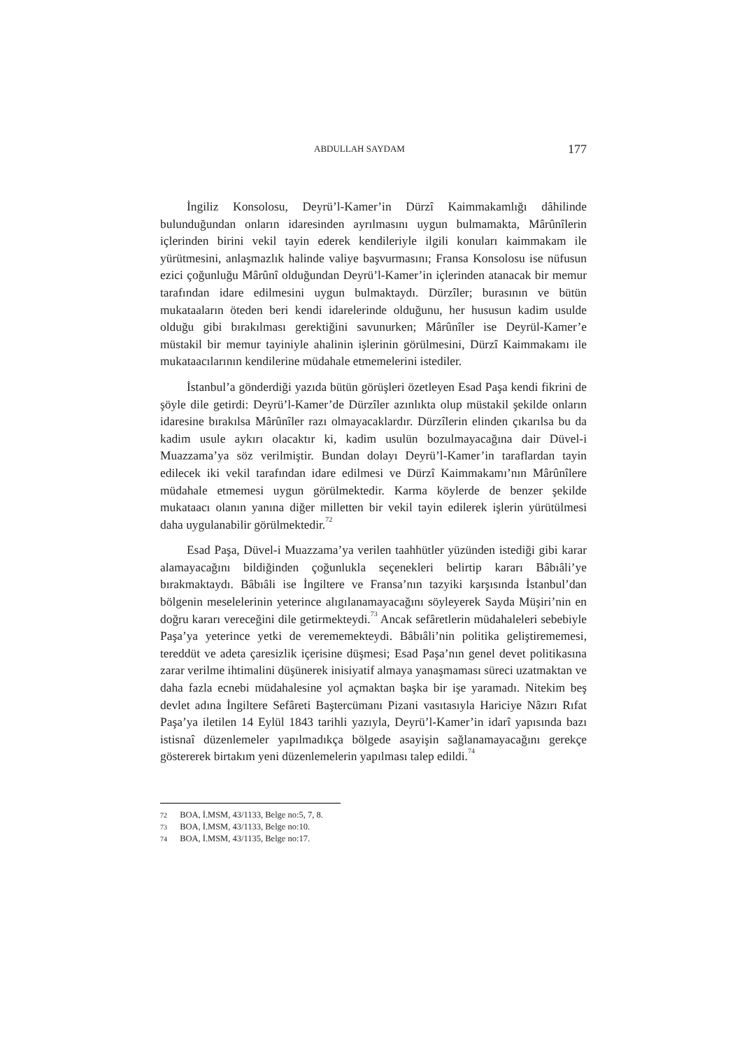ABDULLAH SAYDAM 177
İngiliz Konsolosu, Deyrü’l-Kamer’in Dürzî Kaimmakamlığı dâhilinde bulunduğundan onların idaresinden ayrılmasını uygun bulmamakta, Mârûnîlerin içlerinden birini vekil tayin ederek kendileriyle ilgili konuları kaimmakam ile yürütmesini, anlaşmazlık halinde valiye başvurmasını; Fransa Konsolosu ise nüfusun ezici çoğunluğu Mârûnî olduğundan Deyrü’l-Kamer’in içlerinden atanacak bir memur tarafından idare edilmesini uygun bulmaktaydı. Dürzîler; burasının ve bütün mukataaların öteden beri kendi idarelerinde olduğunu, her hususun kadim usulde olduğu gibi bırakılması gerektiğini savunurken; Mârûnîler ise Deyrül-Kamer’e müstakil bir memur tayiniyle ahalinin işlerinin görülmesini, Dürzî Kaimmakamı ile mukataacılarının kendilerine müdahale etmemelerini istediler.
İstanbul’a gönderdiği yazıda bütün görüşleri özetleyen Esad Paşa kendi fikrini de şöyle dile getirdi: Deyrü’l-Kamer’de Dürzîler azınlıkta olup müstakil şekilde onların idaresine bırakılsa Mârûnîler razı olmayacaklardır. Dürzîlerin elinden çıkarılsa bu da kadim usule aykırı olacaktır ki, kadim usulün bozulmayacağına dair Düvel-i Muazzama’ya söz verilmiştir. Bundan dolayı Deyrü’l-Kamer’in taraflardan tayin edilecek iki vekil tarafından idare edilmesi ve Dürzî Kaimmakamı’nın Mârûnîlere müdahale etmemesi uygun görülmektedir. Karma köylerde de benzer şekilde mukataacı olanın yanına diğer milletten bir vekil tayin edilerek işlerin yürütülmesi daha uygulanabilir görülmektedir.<sup>72</sup>
Esad Paşa, Düvel-i Muazzama’ya verilen taahhütler yüzünden istediği gibi karar alamayacağını bildiğinden çoğunlukla seçenekleri belirtip kararı Bâbıâli’ye bırakmaktaydı. Bâbıâli ise İngiltere ve Fransa’nın tazyiki karşısında İstanbul’dan bölgenin meselelerinin yeterince alıgılanamayacağını söyleyerek Sayda Müşiri’nin en doğru kararı vereceğini dile getirmekteydi.<sup>73</sup> Ancak sefâretlerin müdahaleleri sebebiyle Paşa’ya yeterince yetki de verememekteydi. Bâbıâli’nin politika geliştirememesi, tereddüt ve adeta çaresizlik içerisine düşmesi; Esad Paşa’nın genel devet politikasına zarar verilme ihtimalini düşünerek inisiyatif almaya yanaşmaması süreci uzatmaktan ve daha fazla ecnebi müdahalesine yol açmaktan başka bir işe yaramadı. Nitekim beş devlet adına İngiltere Sefâreti Baştercümanı Pizani vasıtasıyla Hariciye Nâzırı Rıfat Paşa’ya iletilen 14 Eylül 1843 tarihli yazıyla, Deyrü’l-Kamer’in idarî yapısında bazı istisnaî düzenlemeler yapılmadıkça bölgede asayişin sağlanamayacağını gerekçe göstererek birtakım yeni düzenlemelerin yapılması talep edildi.<sup>74</sup>
72 BOA, İ.MSM, 43/1133, Belge no:5, 7, 8.
73 BOA, İ.MSM, 43/1133, Belge no:10.
74 BOA, İ.MSM, 43/1135, Belge no:17.